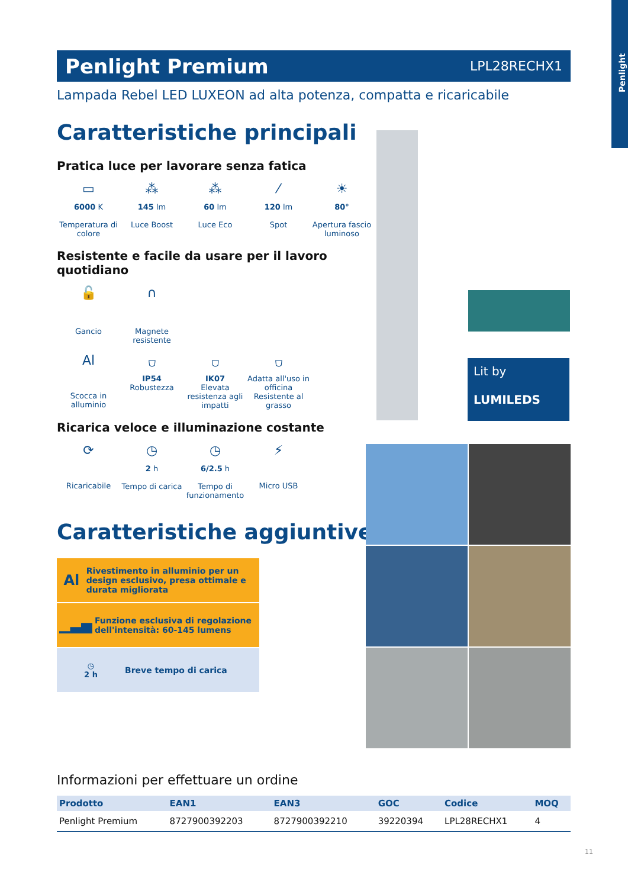Penlight
Penlight Premium
LPL28RECHX1
Lampada Rebel LED LUXEON ad alta potenza, compatta e ricaricabile
Caratteristiche principali
Pratica luce per lavorare senza fatica
▭
6000 K
Temperatura di colore
⁂
145 lm
Luce Boost
⁂
60 lm
Luce Eco
⁄
120 lm
Spot
☀
80°
Apertura fascio luminoso
Resistente e facile da usare per il lavoro quotidiano
🔓
Gancio
∩
Magnete resistente
Al
Scocca in alluminio
⛉
IP54
Robustezza
⛉
IK07
Elevata resistenza agli impatti
⛉
Adatta all'uso in officina
Resistente al grasso
Ricarica veloce e illuminazione costante
⟳
Ricaricabile
◷
2 h
Tempo di carica
◷
6/2.5 h
Tempo di funzionamento
⚡
Micro USB
Caratteristiche aggiuntive
Al
Rivestimento in alluminio per un design esclusivo, presa ottimale e durata migliorata
▁▃▅
Funzione esclusiva di regolazione dell'intensità: 60-145 lumens
◷
2 h
Breve tempo di carica
Lit by
LUMILEDS
Informazioni per effettuare un ordine
| Prodotto | EAN1 | EAN3 | GOC | Codice | MOQ |
| --- | --- | --- | --- | --- | --- |
| Penlight Premium | 8727900392203 | 8727900392210 | 39220394 | LPL28RECHX1 | 4 |
11